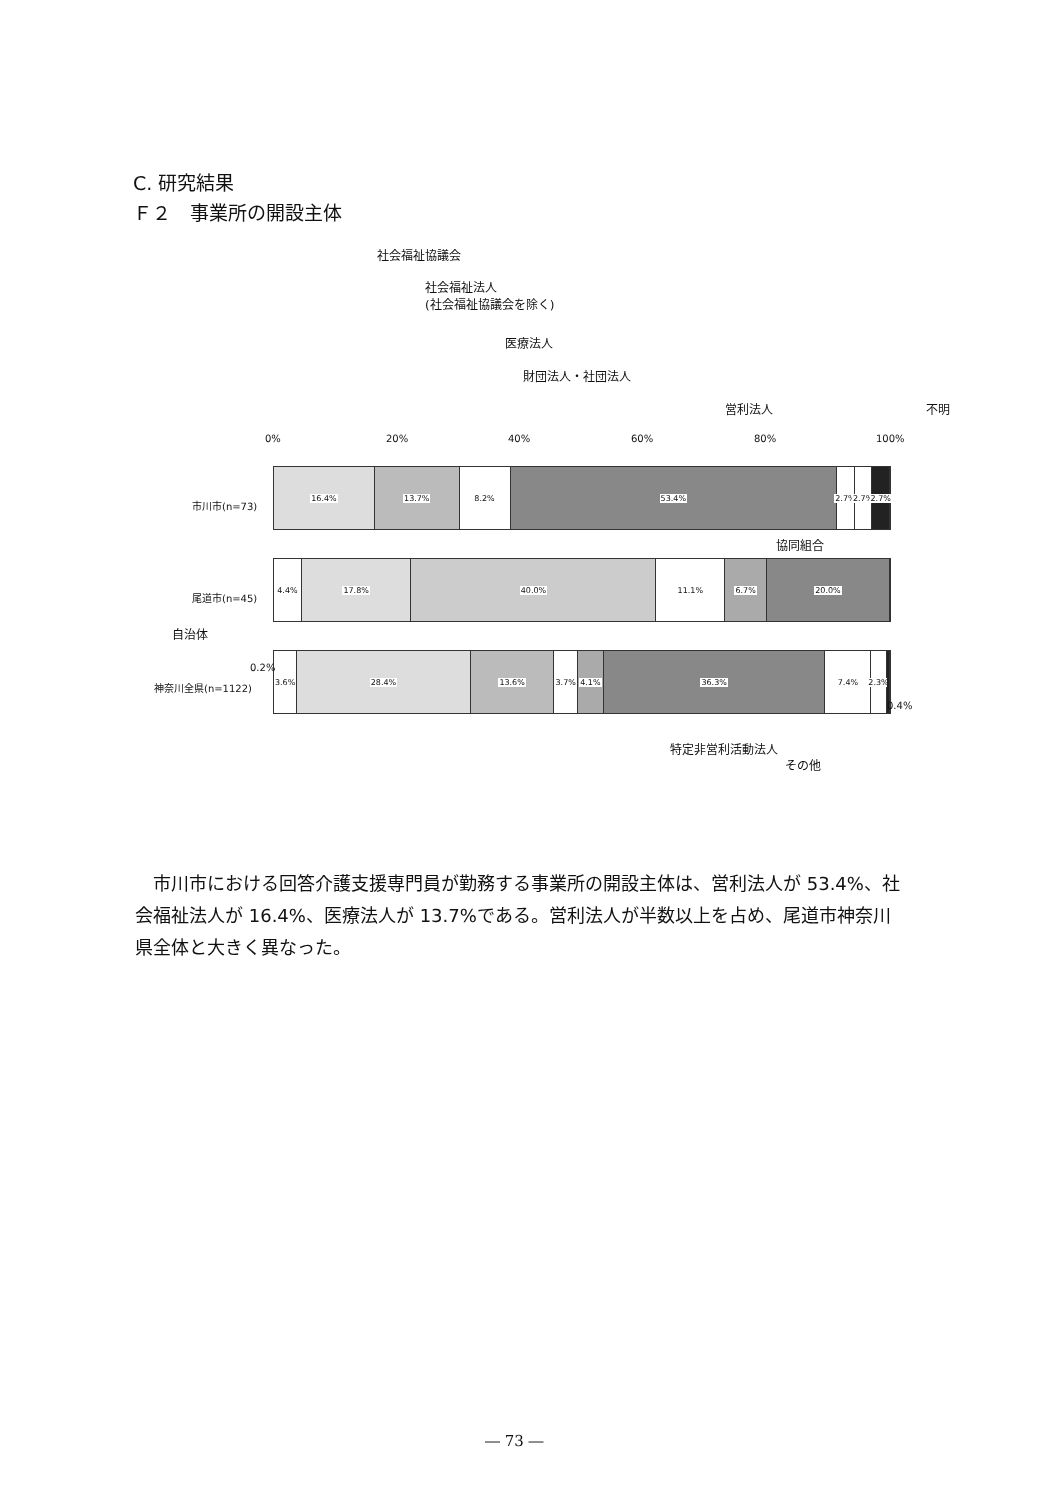C. 研究結果
Ｆ２　事業所の開設主体
社会福祉協議会
社会福祉法人
(社会福祉協議会を除く)
医療法人
財団法人・社団法人
営利法人 不明
0% 20% 40% 60% 80% 100%
市川市(n=73)
16.4% 13.7% 8.2% 53.4% 2.7% 2.7% 2.7%
協同組合
尾道市(n=45)
4.4% 17.8% 40.0% 11.1% 6.7% 20.0%
自治体
0.2%
神奈川全県(n=1122)
3.6% 28.4% 13.6% 3.7% 4.1% 36.3% 7.4% 2.3%
0.4%
特定非営利活動法人
その他
　市川市における回答介護支援専門員が勤務する事業所の開設主体は、営利法人が 53.4%、社会福祉法人が 16.4%、医療法人が 13.7%である。営利法人が半数以上を占め、尾道市神奈川県全体と大きく異なった。
― 73 ―